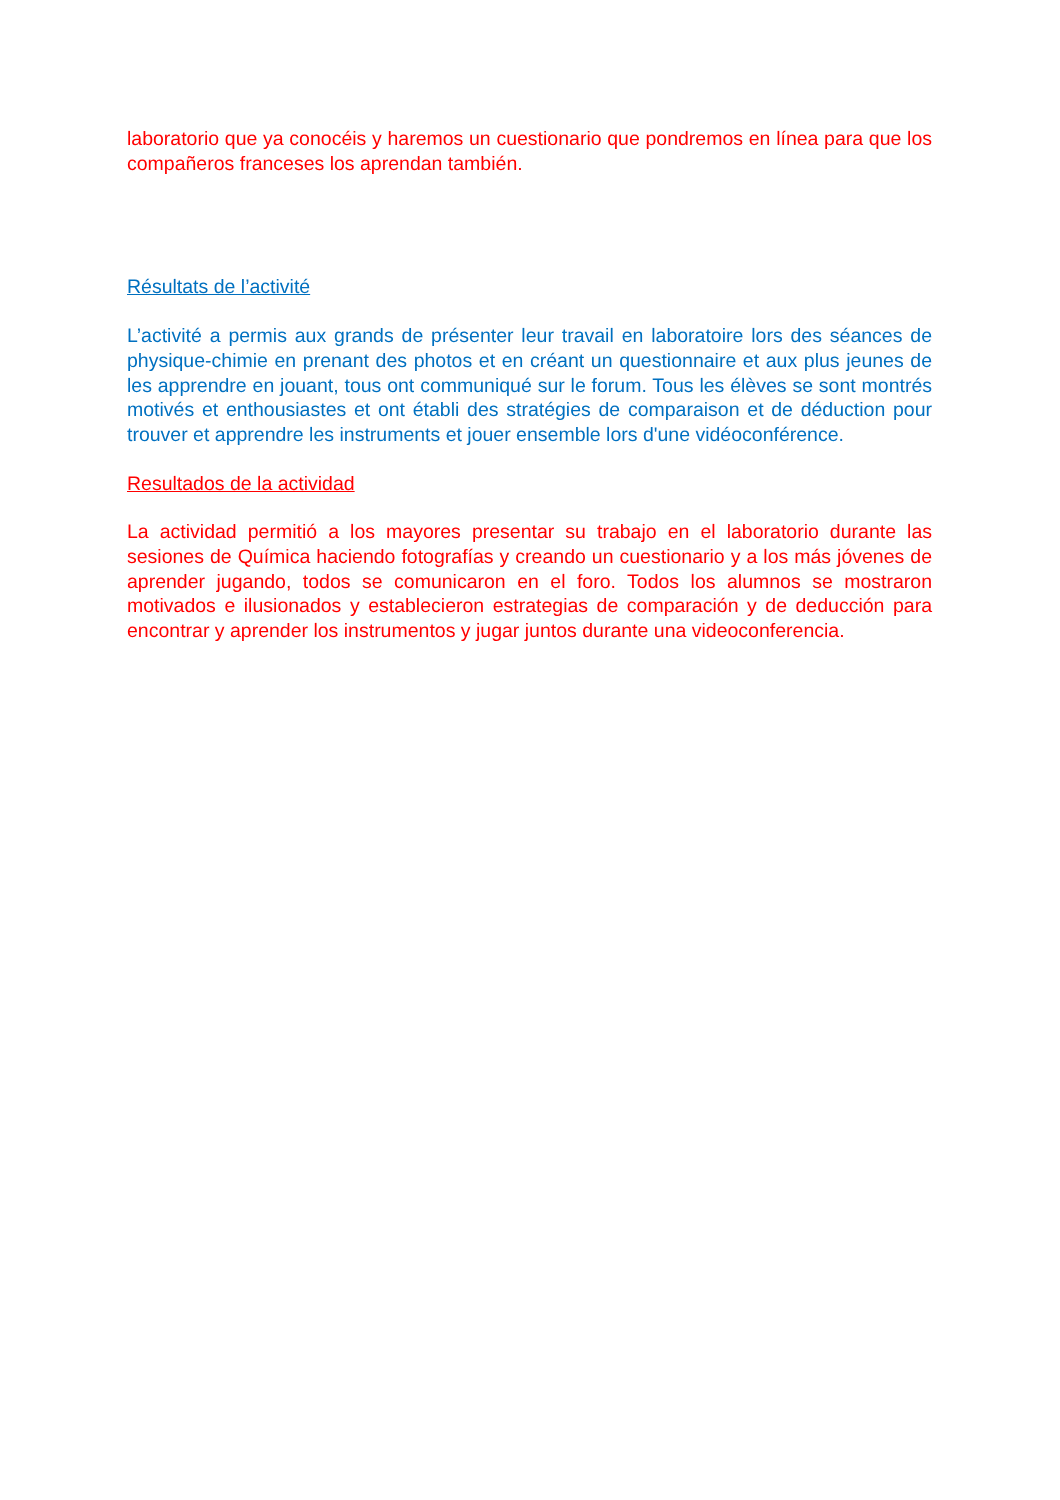laboratorio que ya conocéis y haremos un cuestionario que pondremos en línea para que los compañeros franceses los aprendan también.
Résultats de l’activité
L’activité a permis aux grands de présenter leur travail en laboratoire lors des séances de physique-chimie en prenant des photos et en créant un questionnaire et aux plus jeunes de les apprendre en jouant, tous ont communiqué sur le forum. Tous les élèves se sont montrés motivés et enthousiastes et ont établi des stratégies de comparaison et de déduction pour trouver et apprendre les instruments et jouer ensemble lors d'une vidéoconférence.
Resultados de la actividad
La actividad permitió a los mayores presentar su trabajo en el laboratorio durante las sesiones de Química haciendo fotografías y creando un cuestionario y a los más jóvenes de aprender jugando, todos se comunicaron en el foro. Todos los alumnos se mostraron motivados e ilusionados y establecieron estrategias de comparación y de deducción para encontrar y aprender los instrumentos y jugar juntos durante una videoconferencia.